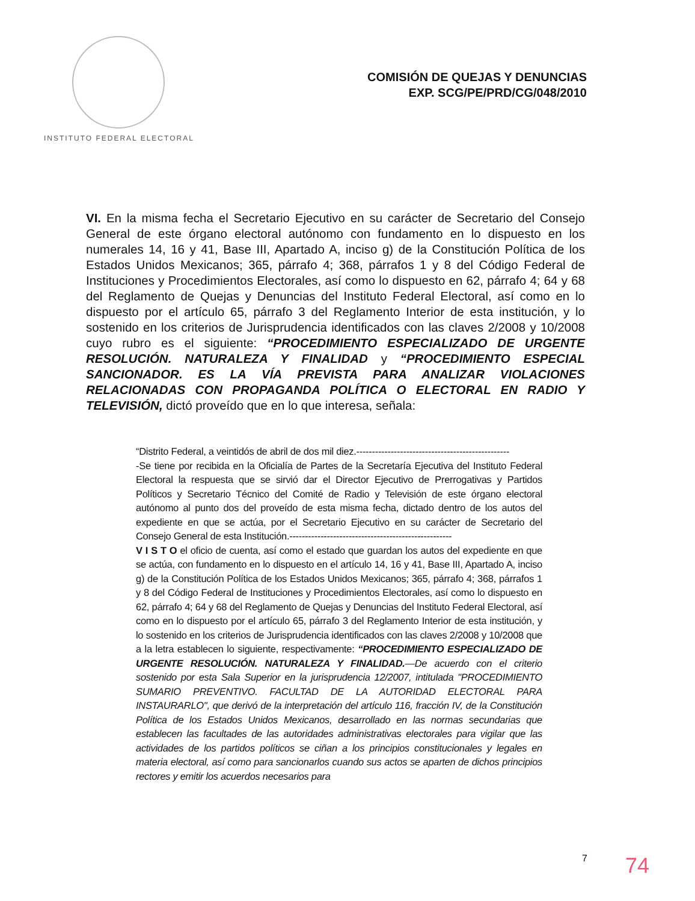INSTITUTO FEDERAL ELECTORAL
COMISIÓN DE QUEJAS Y DENUNCIAS
EXP. SCG/PE/PRD/CG/048/2010
VI. En la misma fecha el Secretario Ejecutivo en su carácter de Secretario del Consejo General de este órgano electoral autónomo con fundamento en lo dispuesto en los numerales 14, 16 y 41, Base III, Apartado A, inciso g) de la Constitución Política de los Estados Unidos Mexicanos; 365, párrafo 4; 368, párrafos 1 y 8 del Código Federal de Instituciones y Procedimientos Electorales, así como lo dispuesto en 62, párrafo 4; 64 y 68 del Reglamento de Quejas y Denuncias del Instituto Federal Electoral, así como en lo dispuesto por el artículo 65, párrafo 3 del Reglamento Interior de esta institución, y lo sostenido en los criterios de Jurisprudencia identificados con las claves 2/2008 y 10/2008 cuyo rubro es el siguiente: “PROCEDIMIENTO ESPECIALIZADO DE URGENTE RESOLUCIÓN. NATURALEZA Y FINALIDAD y “PROCEDIMIENTO ESPECIAL SANCIONADOR. ES LA VÍA PREVISTA PARA ANALIZAR VIOLACIONES RELACIONADAS CON PROPAGANDA POLÍTICA O ELECTORAL EN RADIO Y TELEVISIÓN, dictó proveído que en lo que interesa, señala:
“Distrito Federal, a veintidós de abril de dos mil diez.-------------------------------------------------
-Se tiene por recibida en la Oficialía de Partes de la Secretaría Ejecutiva del Instituto Federal Electoral la respuesta que se sirvió dar el Director Ejecutivo de Prerrogativas y Partidos Políticos y Secretario Técnico del Comité de Radio y Televisión de este órgano electoral autónomo al punto dos del proveído de esta misma fecha, dictado dentro de los autos del expediente en que se actúa, por el Secretario Ejecutivo en su carácter de Secretario del Consejo General de esta Institución.----------------------------------------------------
V I S T O el oficio de cuenta, así como el estado que guardan los autos del expediente en que se actúa, con fundamento en lo dispuesto en el artículo 14, 16 y 41, Base III, Apartado A, inciso g) de la Constitución Política de los Estados Unidos Mexicanos; 365, párrafo 4; 368, párrafos 1 y 8 del Código Federal de Instituciones y Procedimientos Electorales, así como lo dispuesto en 62, párrafo 4; 64 y 68 del Reglamento de Quejas y Denuncias del Instituto Federal Electoral, así como en lo dispuesto por el artículo 65, párrafo 3 del Reglamento Interior de esta institución, y lo sostenido en los criterios de Jurisprudencia identificados con las claves 2/2008 y 10/2008 que a la letra establecen lo siguiente, respectivamente: “PROCEDIMIENTO ESPECIALIZADO DE URGENTE RESOLUCIÓN. NATURALEZA Y FINALIDAD.—De acuerdo con el criterio sostenido por esta Sala Superior en la jurisprudencia 12/2007, intitulada "PROCEDIMIENTO SUMARIO PREVENTIVO. FACULTAD DE LA AUTORIDAD ELECTORAL PARA INSTAURARLO", que derivó de la interpretación del artículo 116, fracción IV, de la Constitución Política de los Estados Unidos Mexicanos, desarrollado en las normas secundarias que establecen las facultades de las autoridades administrativas electorales para vigilar que las actividades de los partidos políticos se ciñan a los principios constitucionales y legales en materia electoral, así como para sancionarlos cuando sus actos se aparten de dichos principios rectores y emitir los acuerdos necesarios para
7 74